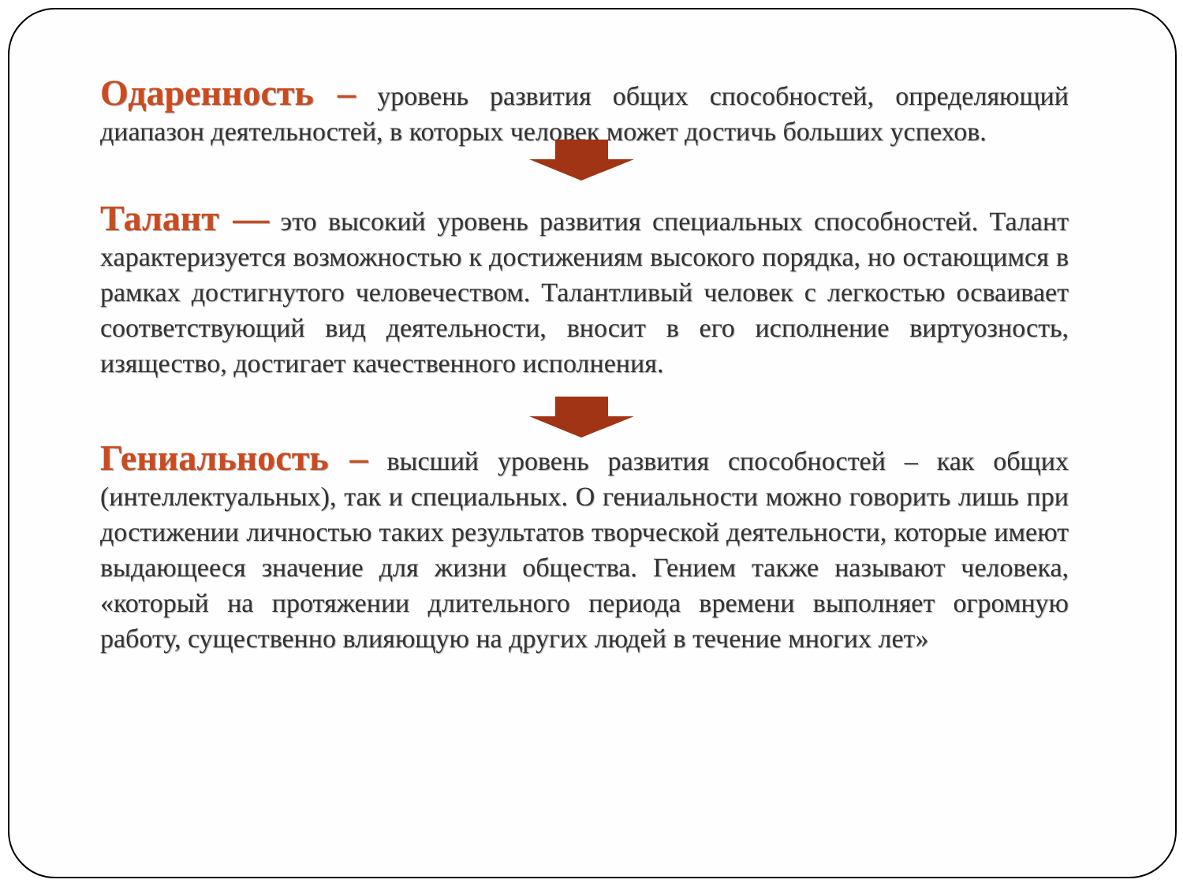Одаренность – уровень развития общих способностей, определяющий диапазон деятельностей, в которых человек может достичь больших успехов.
Талант — это высокий уровень развития специальных способностей. Талант характеризуется возможностью к достижениям высокого порядка, но остающимся в рамках достигнутого человечеством. Талантливый человек с легкостью осваивает соответствующий вид деятельности, вносит в его исполнение виртуозность, изящество, достигает качественного исполнения.
Гениальность – высший уровень развития способностей – как общих (интеллектуальных), так и специальных. О гениальности можно говорить лишь при достижении личностью таких результатов творческой деятельности, которые имеют выдающееся значение для жизни общества. Гением также называют человека, «который на протяжении длительного периода времени выполняет огромную работу, существенно влияющую на других людей в течение многих лет»